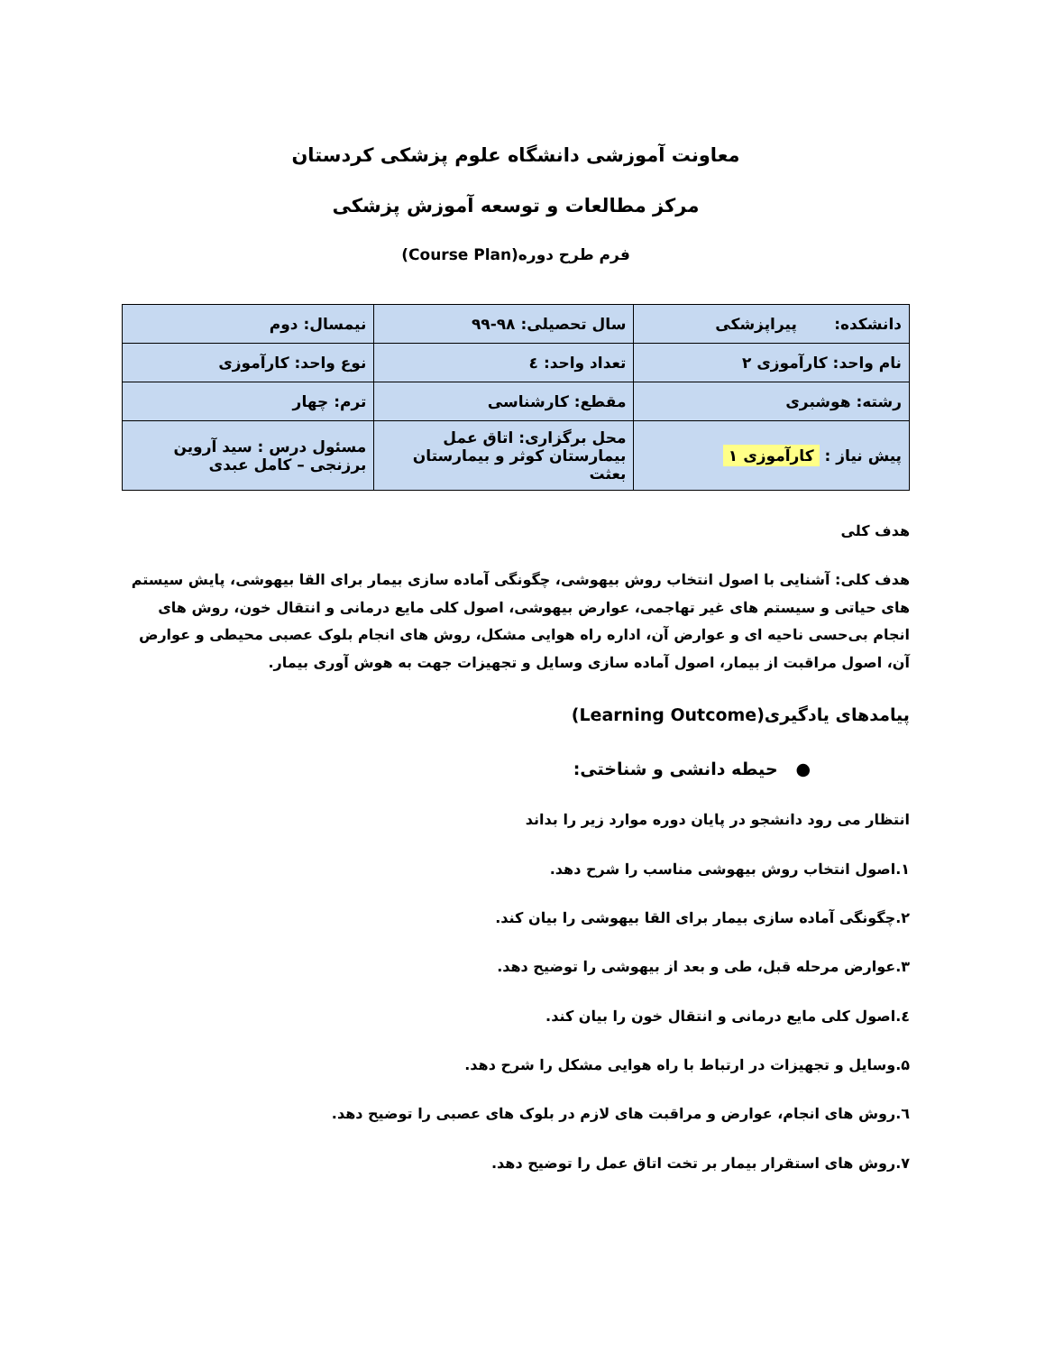معاونت آموزشی دانشگاه علوم پزشکی کردستان
مرکز مطالعات و توسعه آموزش پزشکی
فرم طرح دوره(Course Plan)
| دانشکده: پیراپزشکی | سال تحصیلی: ۹۸-۹۹ | نیمسال: دوم |
| نام واحد: کارآموزی ۲ | تعداد واحد: ٤ | نوع واحد: کارآموزی |
| رشته: هوشبری | مقطع: کارشناسی | ترم: چهار |
| پیش نیاز : کارآموزی ۱ | محل برگزاری: اتاق عمل بیمارستان کوثر و بیمارستان بعثت | مسئول درس : سید آروین برزنجی – کامل عبدی |
هدف کلی
هدف کلی: آشنایی با اصول انتخاب روش بیهوشی، چگونگی آماده سازی بیمار برای القا بیهوشی، پایش سیستم های حیاتی و سیستم های غیر تهاجمی، عوارض بیهوشی، اصول کلی مایع درمانی و انتقال خون، روش های انجام بی‌حسی ناحیه ای و عوارض آن، اداره راه هوایی مشکل، روش های انجام بلوک عصبی محیطی و عوارض آن، اصول مراقبت از بیمار، اصول آماده سازی وسایل و تجهیزات جهت به هوش آوری بیمار.
پیامدهای یادگیری(Learning Outcome)
● حیطه دانشی و شناختی:
انتظار می رود دانشجو در پایان دوره موارد زیر را بداند
۱.اصول انتخاب روش بیهوشی مناسب را شرح دهد.
۲.چگونگی آماده سازی بیمار برای القا بیهوشی را بیان کند.
۳.عوارض مرحله قبل، طی و بعد از بیهوشی را توضیح دهد.
٤.اصول کلی مایع درمانی و انتقال خون را بیان کند.
۵.وسایل و تجهیزات در ارتباط با راه هوایی مشکل را شرح دهد.
٦.روش های انجام، عوارض و مراقبت های لازم در بلوک های عصبی را توضیح دهد.
۷.روش های استقرار بیمار بر تخت اتاق عمل را توضیح دهد.